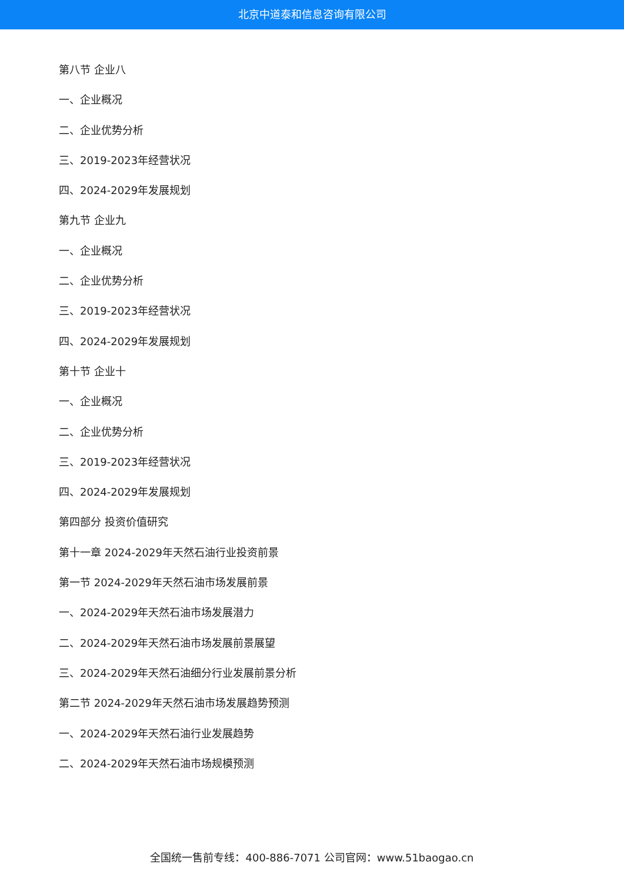北京中道泰和信息咨询有限公司
第八节 企业八
一、企业概况
二、企业优势分析
三、2019-2023年经营状况
四、2024-2029年发展规划
第九节 企业九
一、企业概况
二、企业优势分析
三、2019-2023年经营状况
四、2024-2029年发展规划
第十节 企业十
一、企业概况
二、企业优势分析
三、2019-2023年经营状况
四、2024-2029年发展规划
第四部分 投资价值研究
第十一章 2024-2029年天然石油行业投资前景
第一节 2024-2029年天然石油市场发展前景
一、2024-2029年天然石油市场发展潜力
二、2024-2029年天然石油市场发展前景展望
三、2024-2029年天然石油细分行业发展前景分析
第二节 2024-2029年天然石油市场发展趋势预测
一、2024-2029年天然石油行业发展趋势
二、2024-2029年天然石油市场规模预测
全国统一售前专线：400-886-7071 公司官网：www.51baogao.cn